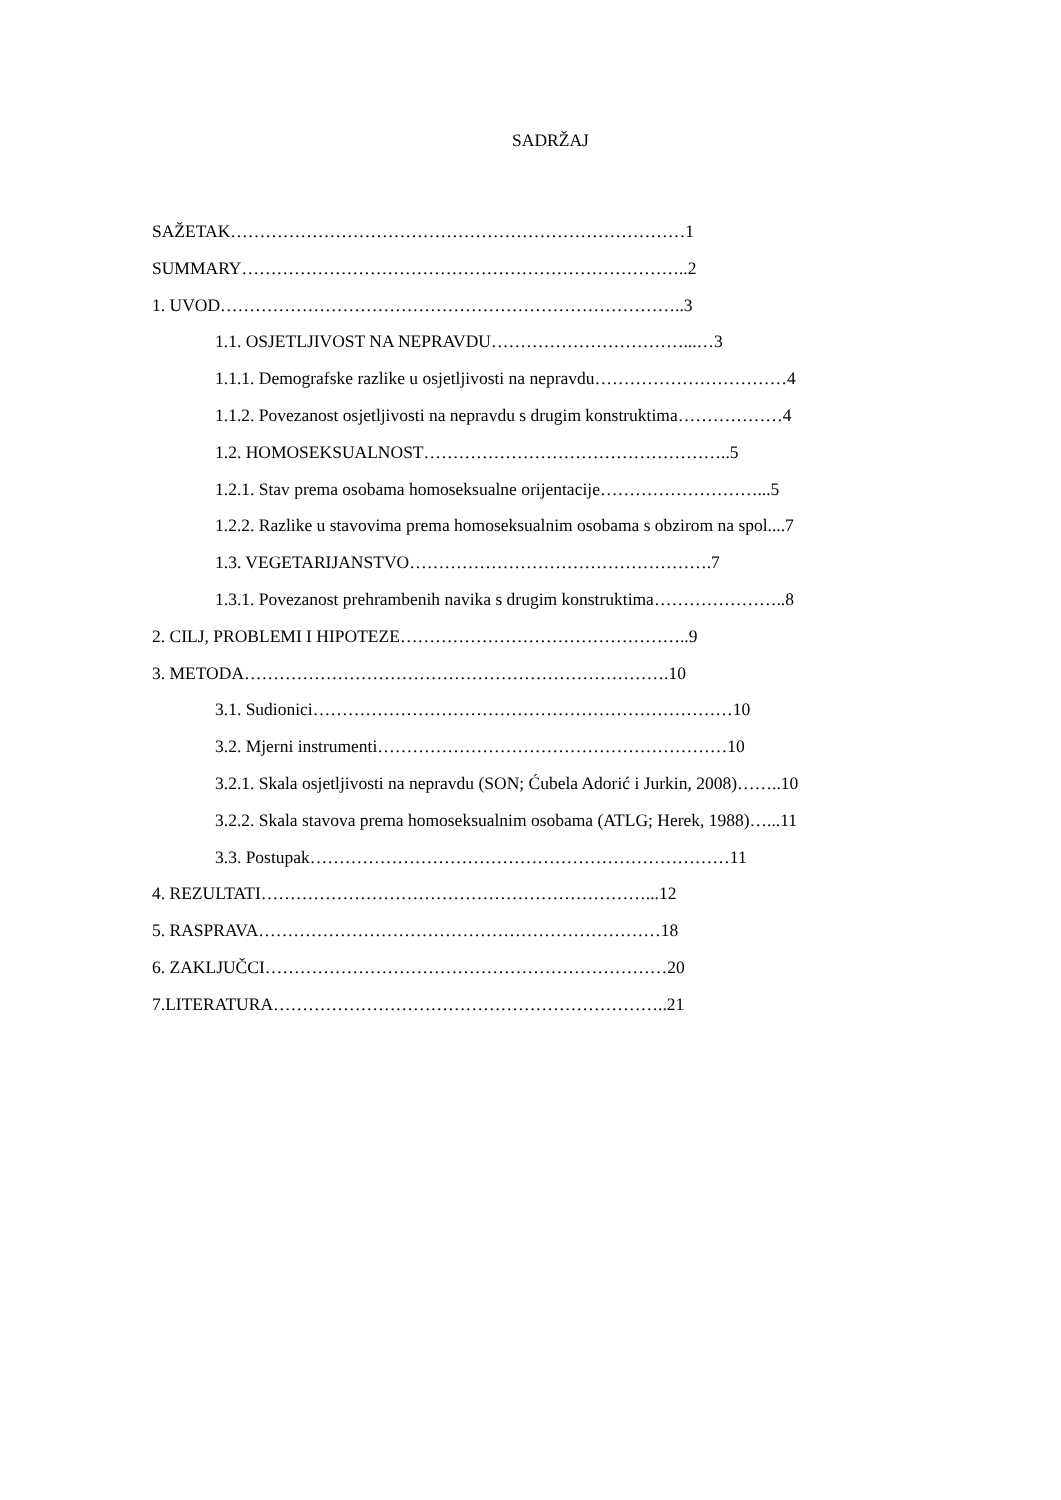SADRŽAJ
SAŽETAK……………………………………………………………………1
SUMMARY…………………………………………………………………..2
1. UVOD……………………………………………………………………..3
1.1. OSJETLJIVOST NA NEPRAVDU……………………………...…3
1.1.1. Demografske razlike u osjetljivosti na nepravdu……………………………4
1.1.2. Povezanost osjetljivosti na nepravdu s drugim konstruktima………………4
1.2. HOMOSEKSUALNOST……………………………………………..5
1.2.1. Stav prema osobama homoseksualne orijentacije………………………...5
1.2.2. Razlike u stavovima prema homoseksualnim osobama s obzirom na spol....7
1.3. VEGETARIJANSTVO…………………………………………….7
1.3.1. Povezanost prehrambenih navika s drugim konstruktima…………………..8
2. CILJ, PROBLEMI I HIPOTEZE…………………………………………..9
3. METODA……………………………………………………………….10
3.1. Sudionici………………………………………………………………10
3.2. Mjerni instrumenti……………………………………………………10
3.2.1. Skala osjetljivosti na nepravdu (SON; Ćubela Adorić i Jurkin, 2008)……..10
3.2.2. Skala stavova prema homoseksualnim osobama (ATLG; Herek, 1988)…...11
3.3. Postupak………………………………………………………………11
4. REZULTATI…………………………………………………………...12
5. RASPRAVA……………………………………………………………18
6. ZAKLJUČCI……………………………………………………………20
7.LITERATURA…………………………………………………………..21